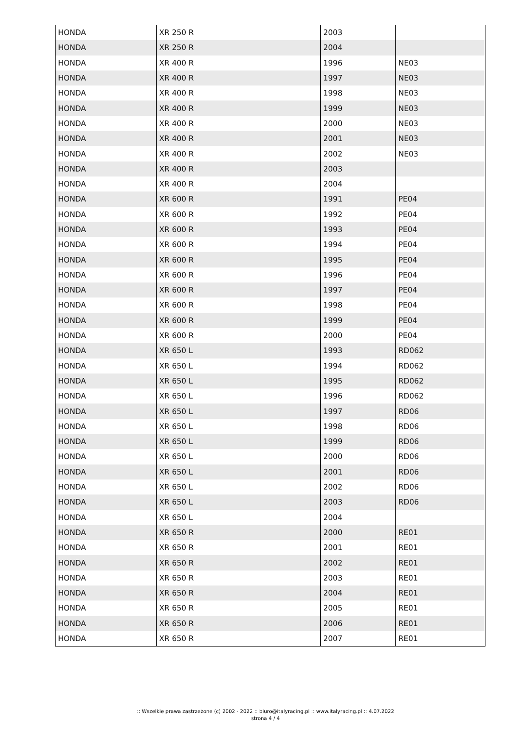| HONDA | XR 250 R | 2003 | |
| HONDA | XR 250 R | 2004 | |
| HONDA | XR 400 R | 1996 | NE03 |
| HONDA | XR 400 R | 1997 | NE03 |
| HONDA | XR 400 R | 1998 | NE03 |
| HONDA | XR 400 R | 1999 | NE03 |
| HONDA | XR 400 R | 2000 | NE03 |
| HONDA | XR 400 R | 2001 | NE03 |
| HONDA | XR 400 R | 2002 | NE03 |
| HONDA | XR 400 R | 2003 | |
| HONDA | XR 400 R | 2004 | |
| HONDA | XR 600 R | 1991 | PE04 |
| HONDA | XR 600 R | 1992 | PE04 |
| HONDA | XR 600 R | 1993 | PE04 |
| HONDA | XR 600 R | 1994 | PE04 |
| HONDA | XR 600 R | 1995 | PE04 |
| HONDA | XR 600 R | 1996 | PE04 |
| HONDA | XR 600 R | 1997 | PE04 |
| HONDA | XR 600 R | 1998 | PE04 |
| HONDA | XR 600 R | 1999 | PE04 |
| HONDA | XR 600 R | 2000 | PE04 |
| HONDA | XR 650 L | 1993 | RD062 |
| HONDA | XR 650 L | 1994 | RD062 |
| HONDA | XR 650 L | 1995 | RD062 |
| HONDA | XR 650 L | 1996 | RD062 |
| HONDA | XR 650 L | 1997 | RD06 |
| HONDA | XR 650 L | 1998 | RD06 |
| HONDA | XR 650 L | 1999 | RD06 |
| HONDA | XR 650 L | 2000 | RD06 |
| HONDA | XR 650 L | 2001 | RD06 |
| HONDA | XR 650 L | 2002 | RD06 |
| HONDA | XR 650 L | 2003 | RD06 |
| HONDA | XR 650 L | 2004 | |
| HONDA | XR 650 R | 2000 | RE01 |
| HONDA | XR 650 R | 2001 | RE01 |
| HONDA | XR 650 R | 2002 | RE01 |
| HONDA | XR 650 R | 2003 | RE01 |
| HONDA | XR 650 R | 2004 | RE01 |
| HONDA | XR 650 R | 2005 | RE01 |
| HONDA | XR 650 R | 2006 | RE01 |
| HONDA | XR 650 R | 2007 | RE01 |
:: Wszelkie prawa zastrzeżone (c) 2002 - 2022 :: biuro@italyracing.pl :: www.italyracing.pl :: 4.07.2022
strona 4 / 4